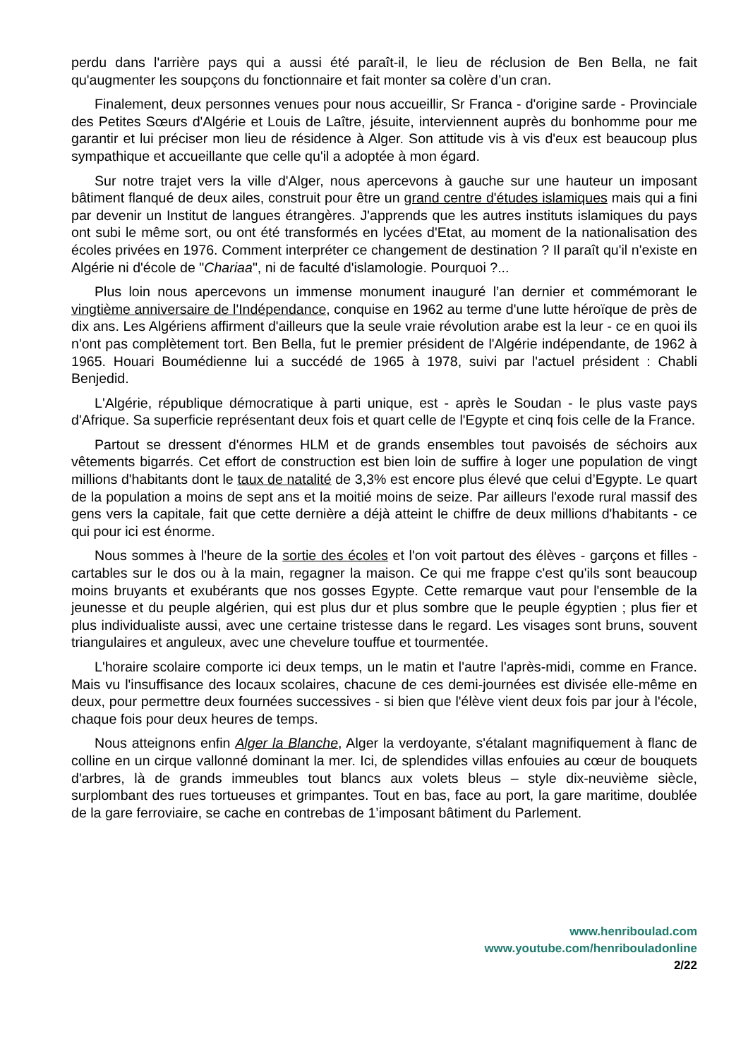perdu dans l'arrière pays qui a aussi été paraît-il, le lieu de réclusion de Ben Bella, ne fait qu'augmenter les soupçons du fonctionnaire et fait monter sa colère d’un cran.
Finalement, deux personnes venues pour nous accueillir, Sr Franca - d'origine sarde - Provinciale des Petites Sœurs d'Algérie et Louis de Laître, jésuite, interviennent auprès du bonhomme pour me garantir et lui préciser mon lieu de résidence à Alger. Son attitude vis à vis d'eux est beaucoup plus sympathique et accueillante que celle qu'il a adoptée à mon égard.
Sur notre trajet vers la ville d'Alger, nous apercevons à gauche sur une hauteur un imposant bâtiment flanqué de deux ailes, construit pour être un grand centre d'études islamiques mais qui a fini par devenir un Institut de langues étrangères. J'apprends que les autres instituts islamiques du pays ont subi le même sort, ou ont été transformés en lycées d'Etat, au moment de la nationalisation des écoles privées en 1976. Comment interpréter ce changement de destination ? Il paraît qu'il n'existe en Algérie ni d'école de "Chariaa", ni de faculté d'islamologie. Pourquoi ?...
Plus loin nous apercevons un immense monument inauguré l’an dernier et commémorant le vingtième anniversaire de l'Indépendance, conquise en 1962 au terme d'une lutte héroïque de près de dix ans. Les Algériens affirment d'ailleurs que la seule vraie révolution arabe est la leur - ce en quoi ils n'ont pas complètement tort. Ben Bella, fut le premier président de l'Algérie indépendante, de 1962 à 1965. Houari Boumédienne lui a succédé de 1965 à 1978, suivi par l'actuel président : Chabli Benjedid.
L'Algérie, république démocratique à parti unique, est - après le Soudan - le plus vaste pays d'Afrique. Sa superficie représentant deux fois et quart celle de l'Egypte et cinq fois celle de la France.
Partout se dressent d'énormes HLM et de grands ensembles tout pavoisés de séchoirs aux vêtements bigarrés. Cet effort de construction est bien loin de suffire à loger une population de vingt millions d'habitants dont le taux de natalité de 3,3% est encore plus élevé que celui d’Egypte. Le quart de la population a moins de sept ans et la moitié moins de seize. Par ailleurs l'exode rural massif des gens vers la capitale, fait que cette dernière a déjà atteint le chiffre de deux millions d'habitants - ce qui pour ici est énorme.
Nous sommes à l'heure de la sortie des écoles et l'on voit partout des élèves - garçons et filles - cartables sur le dos ou à la main, regagner la maison. Ce qui me frappe c'est qu'ils sont beaucoup moins bruyants et exubérants que nos gosses Egypte. Cette remarque vaut pour l'ensemble de la jeunesse et du peuple algérien, qui est plus dur et plus sombre que le peuple égyptien ; plus fier et plus individualiste aussi, avec une certaine tristesse dans le regard. Les visages sont bruns, souvent triangulaires et anguleux, avec une chevelure touffue et tourmentée.
L'horaire scolaire comporte ici deux temps, un le matin et l'autre l'après-midi, comme en France. Mais vu l'insuffisance des locaux scolaires, chacune de ces demi-journées est divisée elle-même en deux, pour permettre deux fournées successives - si bien que l'élève vient deux fois par jour à l'école, chaque fois pour deux heures de temps.
Nous atteignons enfin Alger la Blanche, Alger la verdoyante, s'étalant magnifiquement à flanc de colline en un cirque vallonné dominant la mer. Ici, de splendides villas enfouies au cœur de bouquets d'arbres, là de grands immeubles tout blancs aux volets bleus – style dix-neuvième siècle, surplombant des rues tortueuses et grimpantes. Tout en bas, face au port, la gare maritime, doublée de la gare ferroviaire, se cache en contrebas de 1’imposant bâtiment du Parlement.
www.henriboulad.com
www.youtube.com/henribouladonline
2/22